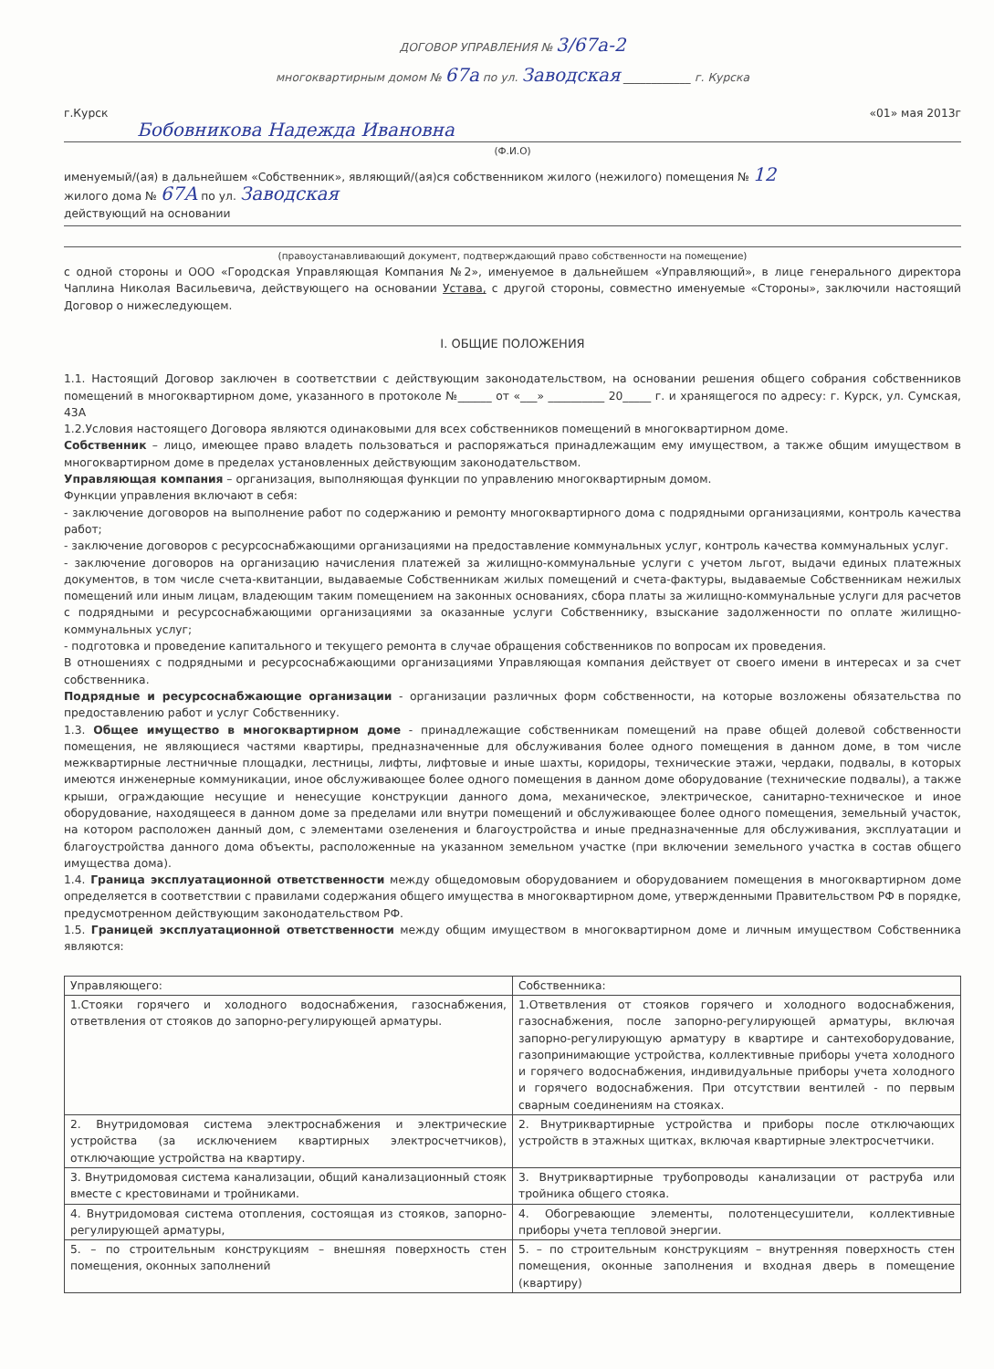ДОГОВОР УПРАВЛЕНИЯ № 3/67а-2
многоквартирным домом № 67а по ул. Заводская ____________ г. Курска
г.Курск «01» мая 2013г
Бобовникова Надежда Ивановна
(Ф.И.О)
именуемый/(ая) в дальнейшем «Собственник», являющий/(ая)ся собственником жилого (нежилого) помещения № 12
жилого дома № 67А по ул. Заводская
действующий на основании
(правоустанавливающий документ, подтверждающий право собственности на помещение)
с одной стороны и ООО «Городская Управляющая Компания №2», именуемое в дальнейшем «Управляющий», в лице генерального директора Чаплина Николая Васильевича, действующего на основании Устава, с другой стороны, совместно именуемые «Стороны», заключили настоящий Договор о нижеследующем.
I. ОБЩИЕ ПОЛОЖЕНИЯ
1.1. Настоящий Договор заключен в соответствии с действующим законодательством, на основании решения общего собрания собственников помещений в многоквартирном доме, указанного в протоколе №______ от «___» __________ 20_____ г. и хранящегося по адресу: г. Курск, ул. Сумская, 43А
1.2.Условия настоящего Договора являются одинаковыми для всех собственников помещений в многоквартирном доме.
Собственник – лицо, имеющее право владеть пользоваться и распоряжаться принадлежащим ему имуществом, а также общим имуществом в многоквартирном доме в пределах установленных действующим законодательством.
Управляющая компания – организация, выполняющая функции по управлению многоквартирным домом.
Функции управления включают в себя:
- заключение договоров на выполнение работ по содержанию и ремонту многоквартирного дома с подрядными организациями, контроль качества работ;
- заключение договоров с ресурсоснабжающими организациями на предоставление коммунальных услуг, контроль качества коммунальных услуг.
- заключение договоров на организацию начисления платежей за жилищно-коммунальные услуги с учетом льгот, выдачи единых платежных документов, в том числе счета-квитанции, выдаваемые Собственникам жилых помещений и счета-фактуры, выдаваемые Собственникам нежилых помещений или иным лицам, владеющим таким помещением на законных основаниях, сбора платы за жилищно-коммунальные услуги для расчетов с подрядными и ресурсоснабжающими организациями за оказанные услуги Собственнику, взыскание задолженности по оплате жилищно-коммунальных услуг;
- подготовка и проведение капитального и текущего ремонта в случае обращения собственников по вопросам их проведения.
В отношениях с подрядными и ресурсоснабжающими организациями Управляющая компания действует от своего имени в интересах и за счет собственника.
Подрядные и ресурсоснабжающие организации - организации различных форм собственности, на которые возложены обязательства по предоставлению работ и услуг Собственнику.
1.3. Общее имущество в многоквартирном доме - принадлежащие собственникам помещений на праве общей долевой собственности помещения, не являющиеся частями квартиры, предназначенные для обслуживания более одного помещения в данном доме, в том числе межквартирные лестничные площадки, лестницы, лифты, лифтовые и иные шахты, коридоры, технические этажи, чердаки, подвалы, в которых имеются инженерные коммуникации, иное обслуживающее более одного помещения в данном доме оборудование (технические подвалы), а также крыши, ограждающие несущие и ненесущие конструкции данного дома, механическое, электрическое, санитарно-техническое и иное оборудование, находящееся в данном доме за пределами или внутри помещений и обслуживающее более одного помещения, земельный участок, на котором расположен данный дом, с элементами озеленения и благоустройства и иные предназначенные для обслуживания, эксплуатации и благоустройства данного дома объекты, расположенные на указанном земельном участке (при включении земельного участка в состав общего имущества дома).
1.4. Граница эксплуатационной ответственности между общедомовым оборудованием и оборудованием помещения в многоквартирном доме определяется в соответствии с правилами содержания общего имущества в многоквартирном доме, утвержденными Правительством РФ в порядке, предусмотренном действующим законодательством РФ.
1.5. Границей эксплуатационной ответственности между общим имуществом в многоквартирном доме и личным имуществом Собственника являются:
| Управляющего: | Собственника: |
| 1.Стояки горячего и холодного водоснабжения, газоснабжения, ответвления от стояков до запорно-регулирующей арматуры. | 1.Ответвления от стояков горячего и холодного водоснабжения, газоснабжения, после запорно-регулирующей арматуры, включая запорно-регулирующую арматуру в квартире и сантехоборудование, газопринимающие устройства, коллективные приборы учета холодного и горячего водоснабжения, индивидуальные приборы учета холодного и горячего водоснабжения. При отсутствии вентилей - по первым сварным соединениям на стояках. |
| 2. Внутридомовая система электроснабжения и электрические устройства (за исключением квартирных электросчетчиков), отключающие устройства на квартиру. | 2. Внутриквартирные устройства и приборы после отключающих устройств в этажных щитках, включая квартирные электросчетчики. |
| 3. Внутридомовая система канализации, общий канализационный стояк вместе с крестовинами и тройниками. | 3. Внутриквартирные трубопроводы канализации от раструба или тройника общего стояка. |
| 4. Внутридомовая система отопления, состоящая из стояков, запорно-регулирующей арматуры, | 4. Обогревающие элементы, полотенцесушители, коллективные приборы учета тепловой энергии. |
| 5. – по строительным конструкциям – внешняя поверхность стен помещения, оконных заполнений | 5. – по строительным конструкциям – внутренняя поверхность стен помещения, оконные заполнения и входная дверь в помещение (квартиру) |